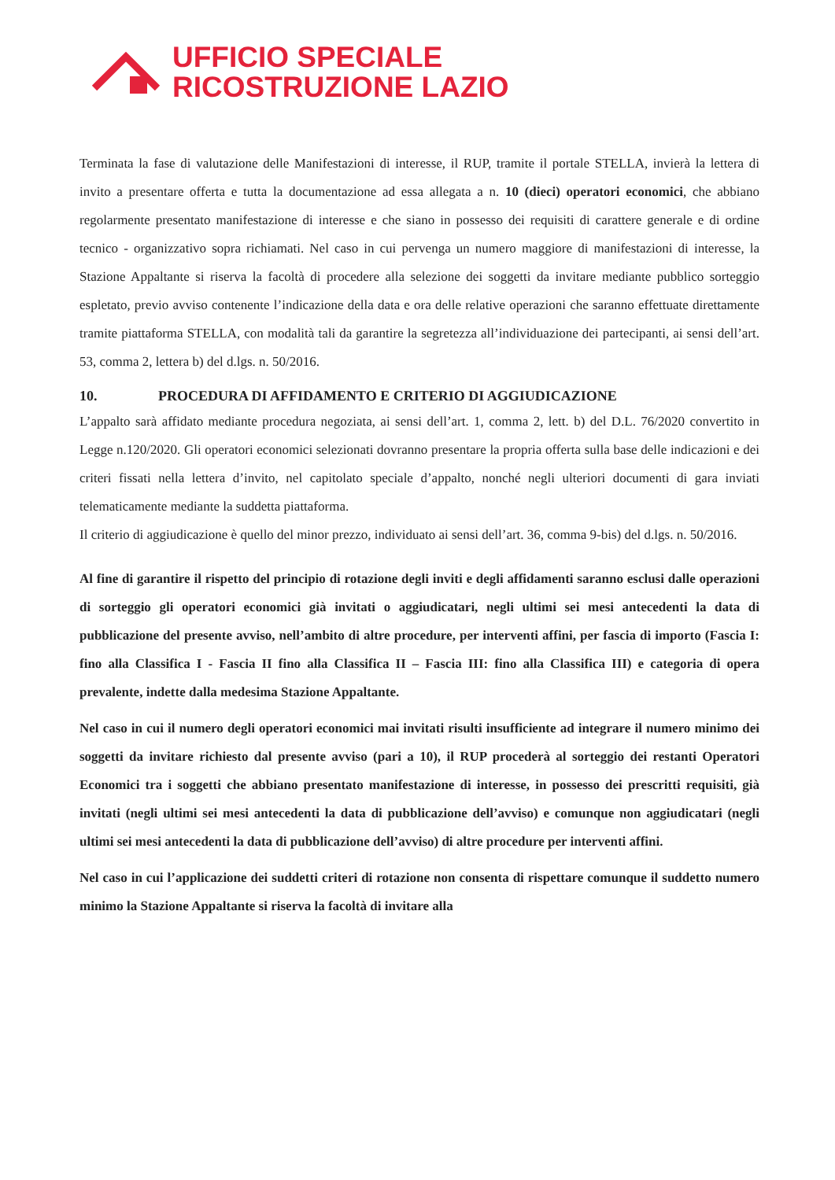UFFICIO SPECIALE
RICOSTRUZIONE LAZIO
Terminata la fase di valutazione delle Manifestazioni di interesse, il RUP, tramite il portale STELLA, invierà la lettera di invito a presentare offerta e tutta la documentazione ad essa allegata a n. 10 (dieci) operatori economici, che abbiano regolarmente presentato manifestazione di interesse e che siano in possesso dei requisiti di carattere generale e di ordine tecnico - organizzativo sopra richiamati. Nel caso in cui pervenga un numero maggiore di manifestazioni di interesse, la Stazione Appaltante si riserva la facoltà di procedere alla selezione dei soggetti da invitare mediante pubblico sorteggio espletato, previo avviso contenente l’indicazione della data e ora delle relative operazioni che saranno effettuate direttamente tramite piattaforma STELLA, con modalità tali da garantire la segretezza all’individuazione dei partecipanti, ai sensi dell’art. 53, comma 2, lettera b) del d.lgs. n. 50/2016.
10. PROCEDURA DI AFFIDAMENTO E CRITERIO DI AGGIUDICAZIONE
L’appalto sarà affidato mediante procedura negoziata, ai sensi dell’art. 1, comma 2, lett. b) del D.L. 76/2020 convertito in Legge n.120/2020. Gli operatori economici selezionati dovranno presentare la propria offerta sulla base delle indicazioni e dei criteri fissati nella lettera d’invito, nel capitolato speciale d’appalto, nonché negli ulteriori documenti di gara inviati telematicamente mediante la suddetta piattaforma.
Il criterio di aggiudicazione è quello del minor prezzo, individuato ai sensi dell’art. 36, comma 9-bis) del d.lgs. n. 50/2016.
Al fine di garantire il rispetto del principio di rotazione degli inviti e degli affidamenti saranno esclusi dalle operazioni di sorteggio gli operatori economici già invitati o aggiudicatari, negli ultimi sei mesi antecedenti la data di pubblicazione del presente avviso, nell’ambito di altre procedure, per interventi affini, per fascia di importo (Fascia I: fino alla Classifica I - Fascia II fino alla Classifica II – Fascia III: fino alla Classifica III) e categoria di opera prevalente, indette dalla medesima Stazione Appaltante.
Nel caso in cui il numero degli operatori economici mai invitati risulti insufficiente ad integrare il numero minimo dei soggetti da invitare richiesto dal presente avviso (pari a 10), il RUP procederà al sorteggio dei restanti Operatori Economici tra i soggetti che abbiano presentato manifestazione di interesse, in possesso dei prescritti requisiti, già invitati (negli ultimi sei mesi antecedenti la data di pubblicazione dell’avviso) e comunque non aggiudicatari (negli ultimi sei mesi antecedenti la data di pubblicazione dell’avviso) di altre procedure per interventi affini.
Nel caso in cui l’applicazione dei suddetti criteri di rotazione non consenta di rispettare comunque il suddetto numero minimo la Stazione Appaltante si riserva la facoltà di invitare alla